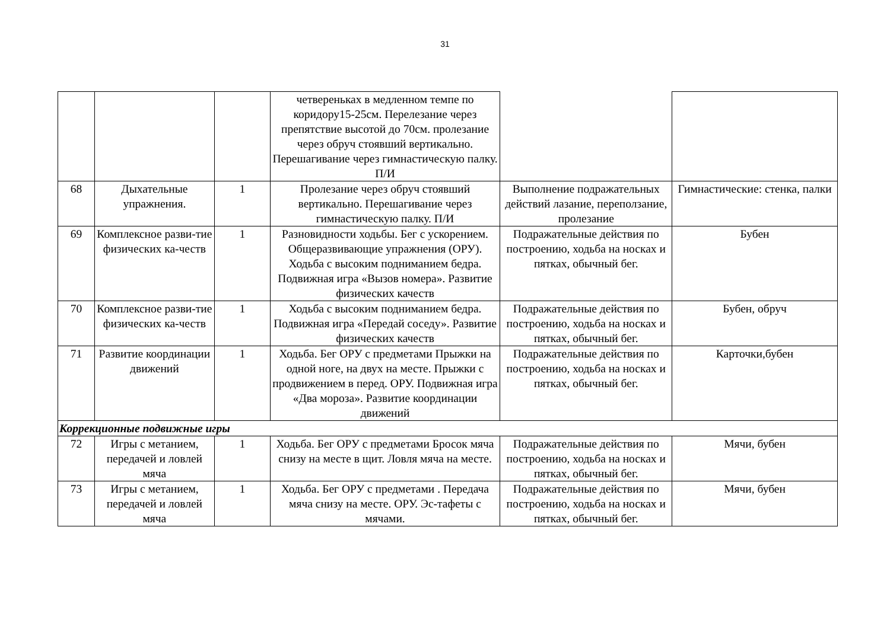31
| | | | четвереньках в медленном темпе по коридору15-25см. Перелезание через препятствие высотой до 70см. пролезание через обруч стоявший вертикально. Перешагивание через гимнастическую палку. П/И | | |
| 68 | Дыхательные упражнения. | 1 | Пролезание через обруч стоявший вертикально. Перешагивание через гимнастическую палку. П/И | Выполнение подражательных действий лазание, переползание, пролезание | Гимнастические: стенка, палки |
| 69 | Комплексное разви-тие физических ка-честв | 1 | Разновидности ходьбы. Бег с ускорением. Общеразвивающие упражнения (ОРУ). Ходьба с высоким подниманием бедра. Подвижная игра «Вызов номера». Развитие физических качеств | Подражательные действия по построению, ходьба на носках и пятках, обычный бег. | Бубен |
| 70 | Комплексное разви-тие физических ка-честв | 1 | Ходьба с высоким подниманием бедра. Подвижная игра «Передай соседу». Развитие физических качеств | Подражательные действия по построению, ходьба на носках и пятках, обычный бег. | Бубен, обруч |
| 71 | Развитие координации движений | 1 | Ходьба. Бег ОРУ с предметами Прыжки на одной ноге, на двух на месте. Прыжки с продвижением в перед. ОРУ. Подвижная игра «Два мороза». Развитие координации движений | Подражательные действия по построению, ходьба на носках и пятках, обычный бег. | Карточки,бубен |
| Коррекционные подвижные игры | | | | | |
| 72 | Игры с метанием, передачей и ловлей мяча | 1 | Ходьба. Бег ОРУ с предметами Бросок мяча снизу на месте в щит. Ловля мяча на месте. | Подражательные действия по построению, ходьба на носках и пятках, обычный бег. | Мячи, бубен |
| 73 | Игры с метанием, передачей и ловлей мяча | 1 | Ходьба. Бег ОРУ с предметами . Передача мяча снизу на месте. ОРУ. Эс-тафеты с мячами. | Подражательные действия по построению, ходьба на носках и пятках, обычный бег. | Мячи, бубен |